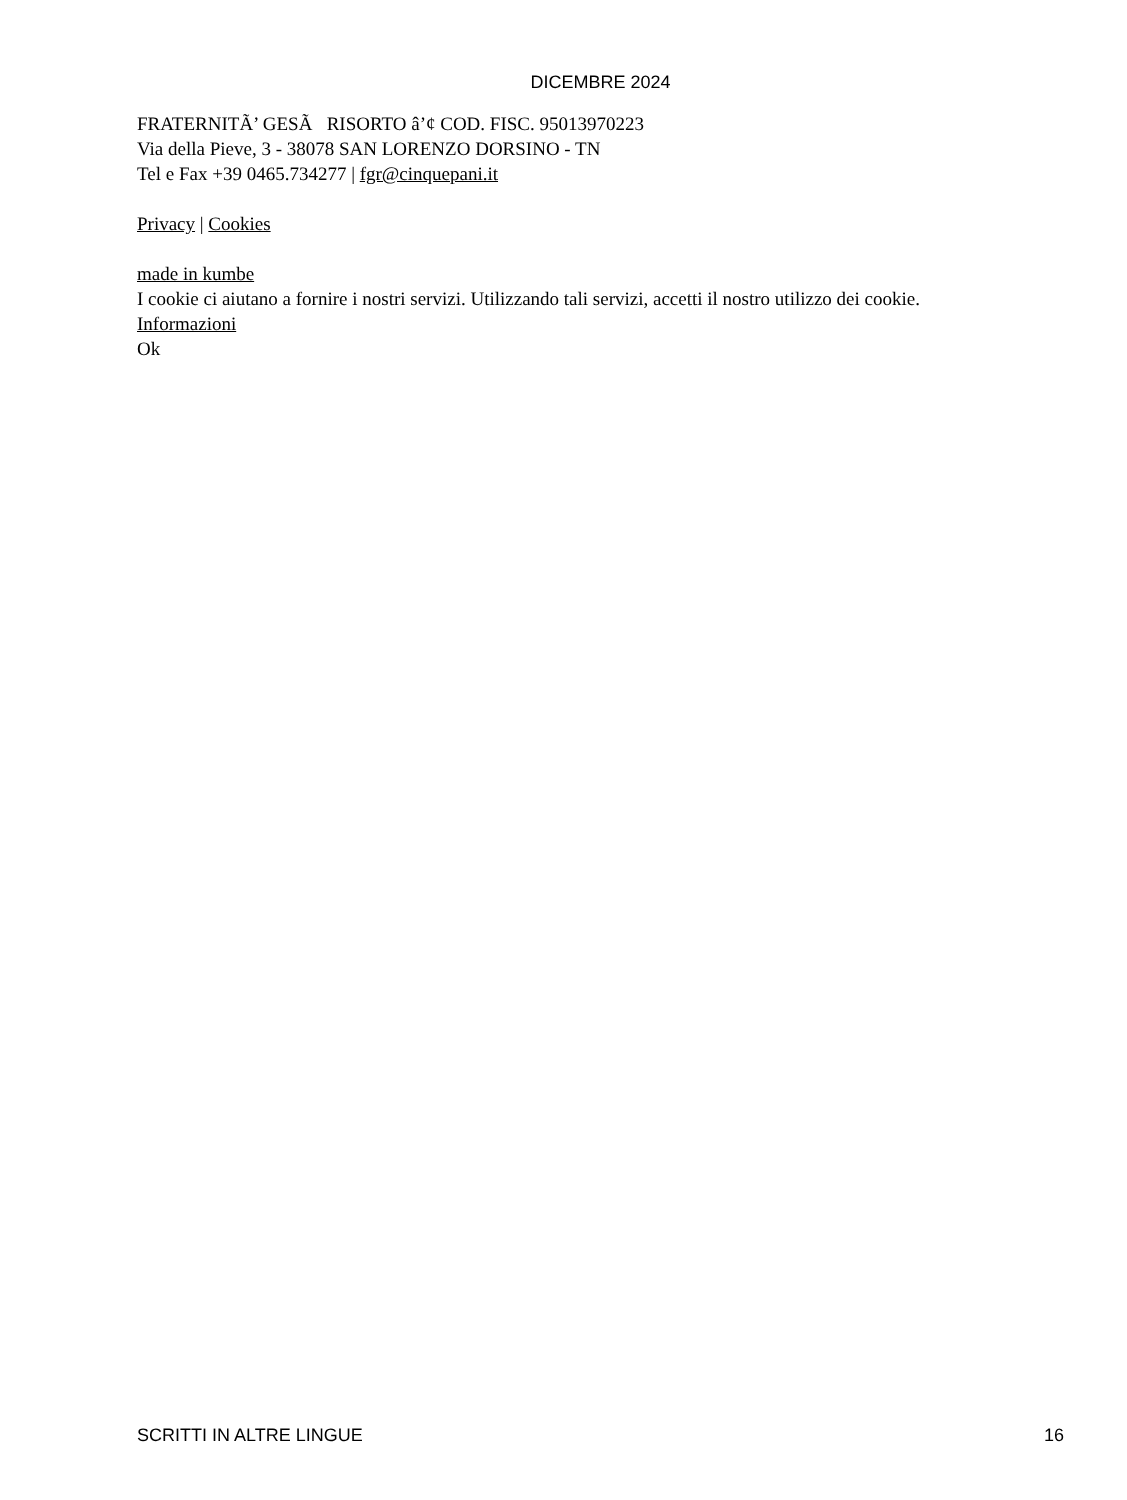DICEMBRE 2024
FRATERNITÃ’ GESÃ RISORTO â’¢ COD. FISC. 95013970223
Via della Pieve, 3 - 38078 SAN LORENZO DORSINO - TN
Tel e Fax +39 0465.734277 | fgr@cinquepani.it
Privacy | Cookies
made in kumbe
I cookie ci aiutano a fornire i nostri servizi. Utilizzando tali servizi, accetti il nostro utilizzo dei cookie.
Informazioni
Ok
SCRITTI IN ALTRE LINGUE 16